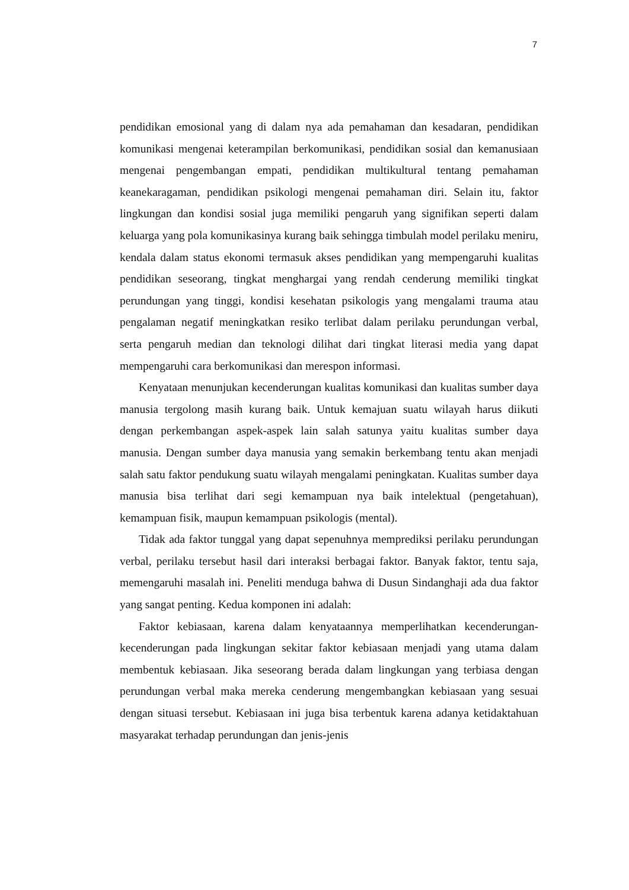7
pendidikan emosional yang di dalam nya ada pemahaman dan kesadaran, pendidikan komunikasi mengenai keterampilan berkomunikasi, pendidikan sosial dan kemanusiaan mengenai pengembangan empati, pendidikan multikultural tentang pemahaman keanekaragaman, pendidikan psikologi mengenai pemahaman diri. Selain itu, faktor lingkungan dan kondisi sosial juga memiliki pengaruh yang signifikan seperti dalam keluarga yang pola komunikasinya kurang baik sehingga timbulah model perilaku meniru, kendala dalam status ekonomi termasuk akses pendidikan yang mempengaruhi kualitas pendidikan seseorang, tingkat menghargai yang rendah cenderung memiliki tingkat perundungan yang tinggi, kondisi kesehatan psikologis yang mengalami trauma atau pengalaman negatif meningkatkan resiko terlibat dalam perilaku perundungan verbal, serta pengaruh median dan teknologi dilihat dari tingkat literasi media yang dapat mempengaruhi cara berkomunikasi dan merespon informasi.
Kenyataan menunjukan kecenderungan kualitas komunikasi dan kualitas sumber daya manusia tergolong masih kurang baik. Untuk kemajuan suatu wilayah harus diikuti dengan perkembangan aspek-aspek lain salah satunya yaitu kualitas sumber daya manusia. Dengan sumber daya manusia yang semakin berkembang tentu akan menjadi salah satu faktor pendukung suatu wilayah mengalami peningkatan. Kualitas sumber daya manusia bisa terlihat dari segi kemampuan nya baik intelektual (pengetahuan), kemampuan fisik, maupun kemampuan psikologis (mental).
Tidak ada faktor tunggal yang dapat sepenuhnya memprediksi perilaku perundungan verbal, perilaku tersebut hasil dari interaksi berbagai faktor. Banyak faktor, tentu saja, memengaruhi masalah ini. Peneliti menduga bahwa di Dusun Sindanghaji ada dua faktor yang sangat penting. Kedua komponen ini adalah:
Faktor kebiasaan, karena dalam kenyataannya memperlihatkan kecenderungan-kecenderungan pada lingkungan sekitar faktor kebiasaan menjadi yang utama dalam membentuk kebiasaan. Jika seseorang berada dalam lingkungan yang terbiasa dengan perundungan verbal maka mereka cenderung mengembangkan kebiasaan yang sesuai dengan situasi tersebut. Kebiasaan ini juga bisa terbentuk karena adanya ketidaktahuan masyarakat terhadap perundungan dan jenis-jenis